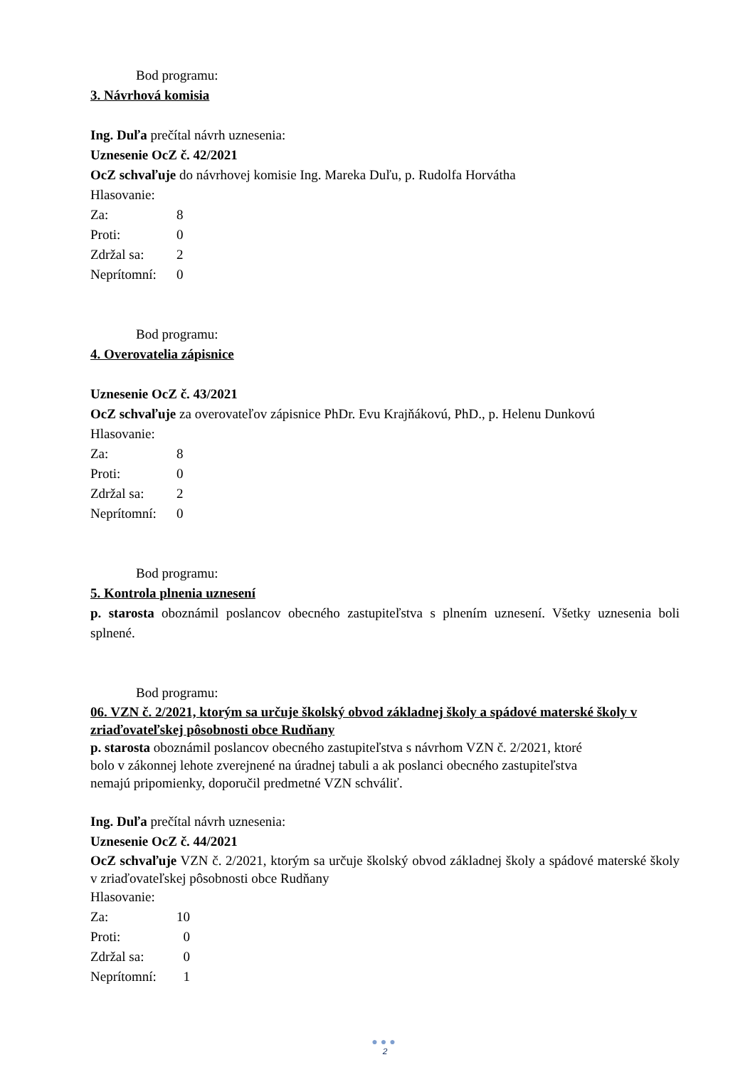Bod programu:
3. Návrhová komisia
Ing. Duľa prečítal návrh uznesenia:
Uznesenie OcZ č. 42/2021
OcZ schvaľuje do návrhovej komisie Ing. Mareka Duľu, p. Rudolfa Horvátha
Hlasovanie:
| Za: | 8 |
| Proti: | 0 |
| Zdržal sa: | 2 |
| Neprítomní: | 0 |
Bod programu:
4. Overovatelia zápisnice
Uznesenie OcZ č. 43/2021
OcZ schvaľuje za overovateľov zápisnice PhDr. Evu Krajňákovú, PhD., p. Helenu Dunkovú
Hlasovanie:
| Za: | 8 |
| Proti: | 0 |
| Zdržal sa: | 2 |
| Neprítomní: | 0 |
Bod programu:
5. Kontrola plnenia uznesení
p. starosta oboznámil poslancov obecného zastupiteľstva s plnením uznesení. Všetky uznesenia boli splnené.
Bod programu:
06. VZN č. 2/2021, ktorým sa určuje školský obvod základnej školy a spádové materské školy v zriaďovateľskej pôsobnosti obce Rudňany
p. starosta oboznámil poslancov obecného zastupiteľstva s návrhom VZN č. 2/2021, ktoré
bolo v zákonnej lehote zverejnené na úradnej tabuli a ak poslanci obecného zastupiteľstva
nemajú pripomienky, doporučil predmetné VZN schváliť.
Ing. Duľa prečítal návrh uznesenia:
Uznesenie OcZ č. 44/2021
OcZ schvaľuje VZN č. 2/2021, ktorým sa určuje školský obvod základnej školy a spádové materské školy v zriaďovateľskej pôsobnosti obce Rudňany
Hlasovanie:
| Za: | 10 |
| Proti: | 0 |
| Zdržal sa: | 0 |
| Neprítomní: | 1 |
●●●
2